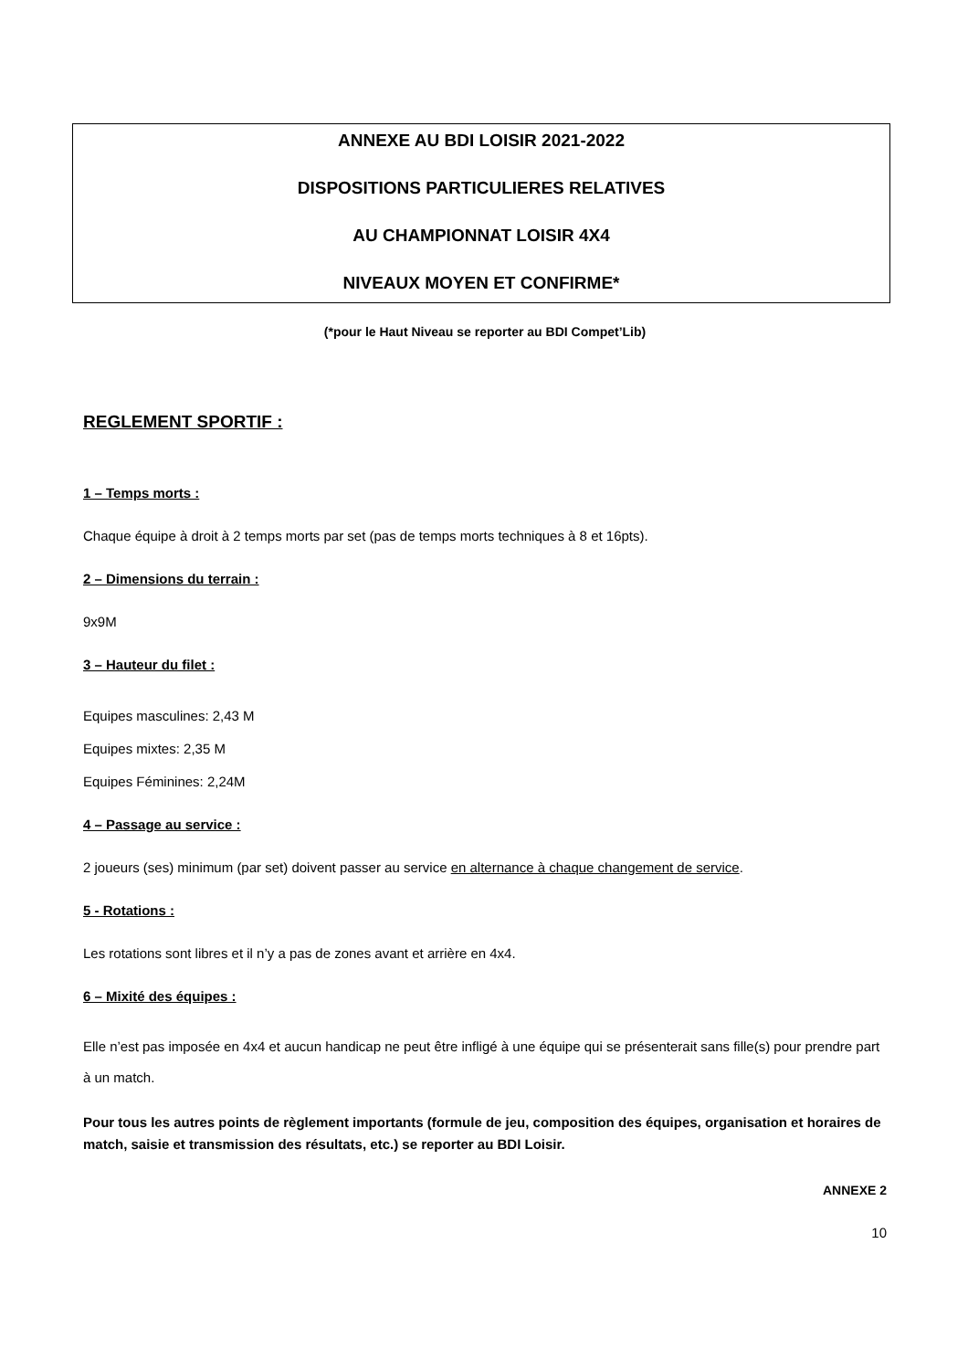ANNEXE AU BDI LOISIR 2021-2022
DISPOSITIONS PARTICULIERES RELATIVES
AU CHAMPIONNAT LOISIR 4X4
NIVEAUX MOYEN ET CONFIRME*
(*pour le Haut Niveau se reporter au BDI Compet’Lib)
REGLEMENT SPORTIF :
1 – Temps morts :
Chaque équipe à droit à 2 temps morts par set (pas de temps morts techniques à 8 et 16pts).
2 – Dimensions du terrain :
9x9M
3 – Hauteur du filet :
Equipes masculines: 2,43 M
Equipes mixtes: 2,35 M
Equipes Féminines: 2,24M
4 – Passage au service :
2 joueurs (ses) minimum (par set) doivent passer au service en alternance à chaque changement de service.
5 - Rotations :
Les rotations sont libres et il n’y a pas de zones avant et arrière en 4x4.
6 – Mixité des équipes :
Elle n’est pas imposée en 4x4 et aucun handicap ne peut être infligé à une équipe qui se présenterait sans fille(s) pour prendre part à un match.
Pour tous les autres points de règlement importants (formule de jeu, composition des équipes, organisation et horaires de match, saisie et transmission des résultats, etc.) se reporter au BDI Loisir.
ANNEXE 2
10